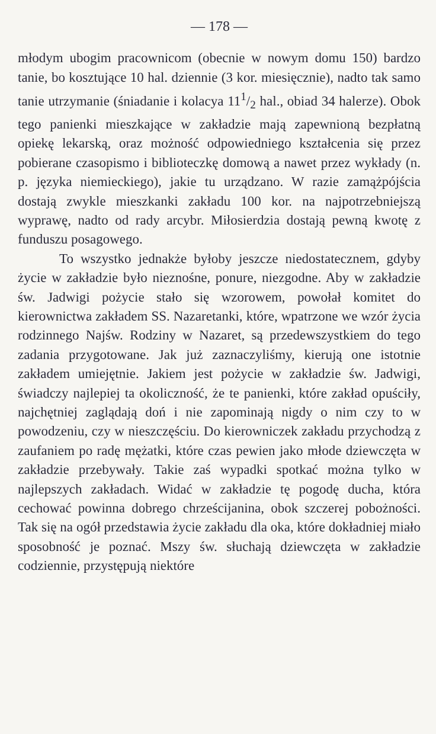— 178 —
młodym ubogim pracownicom (obecnie w nowym domu 150) bardzo tanie, bo kosztujące 10 hal. dziennie (3 kor. miesięcznie), nadto tak samo tanie utrzymanie (śniadanie i kolacya 111/2 hal., obiad 34 halerze). Obok tego panienki mieszkające w zakładzie mają zapewnioną bezpłatną opiekę lekarską, oraz możność odpowiedniego kształcenia się przez pobierane czasopismo i biblioteczkę domową a nawet przez wykłady (n. p. języka niemieckiego), jakie tu urządzano. W razie zamążpójścia dostają zwykle mieszkanki zakładu 100 kor. na najpotrzebniejszą wyprawę, nadto od rady arcybr. Miłosierdzia dostają pewną kwotę z funduszu posagowego.
To wszystko jednakże byłoby jeszcze niedostatecznem, gdyby życie w zakładzie było nieznośne, ponure, niezgodne. Aby w zakładzie św. Jadwigi pożycie stało się wzorowem, powołał komitet do kierownictwa zakładem SS. Nazaretanki, które, wpatrzone we wzór życia rodzinnego Najśw. Rodziny w Nazaret, są przedewszystkiem do tego zadania przygotowane. Jak już zaznaczyliśmy, kierują one istotnie zakładem umiejętnie. Jakiem jest pożycie w zakładzie św. Jadwigi, świadczy najlepiej ta okoliczność, że te panienki, które zakład opuściły, najchętniej zaglądają doń i nie zapominają nigdy o nim czy to w powodzeniu, czy w nieszczęściu. Do kierowniczek zakładu przychodzą z zaufaniem po radę mężatki, które czas pewien jako młode dziewczęta w zakładzie przebywały. Takie zaś wypadki spotkać można tylko w najlepszych zakładach. Widać w zakładzie tę pogodę ducha, która cechować powinna dobrego chrześcijanina, obok szczerej pobożności. Tak się na ogół przedstawia życie zakładu dla oka, które dokładniej miało sposobność je poznać. Mszy św. słuchają dziewczęta w zakładzie codziennie, przystępują niektóre